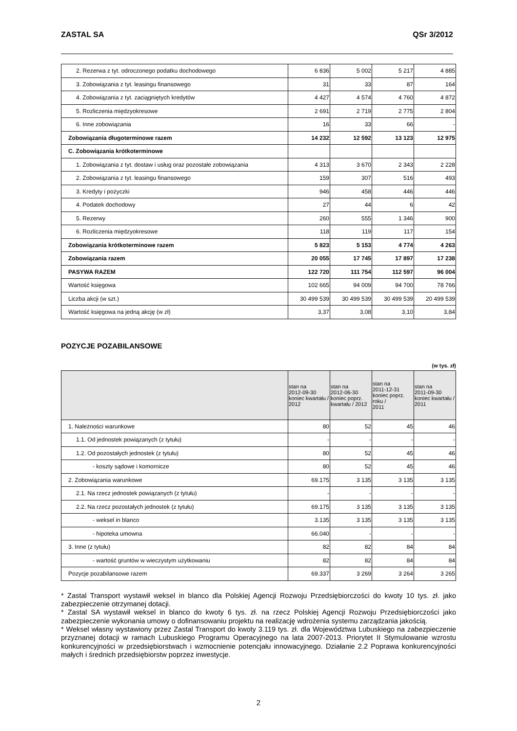ZASTAL SA QSr 3/2012
| 2. Rezerwa z tyt. odroczonego podatku dochodowego | 6 836 | 5 002 | 5 217 | 4 885 |
| 3. Zobowiązania z tyt. leasingu finansowego | 31 | 33 | 87 | 164 |
| 4. Zobowiązania z tyt. zaciągniętych kredytów | 4 427 | 4 574 | 4 760 | 4 872 |
| 5. Rozliczenia międzyokresowe | 2 691 | 2 719 | 2 775 | 2 804 |
| 6. Inne zobowiązania | 16 | 33 | 66 | - |
| Zobowiązania długoterminowe razem | 14 232 | 12 592 | 13 123 | 12 975 |
| C. Zobowiązania krótkoterminowe | | | | |
| 1. Zobowiązania z tyt. dostaw i usług oraz pozostałe zobowiązania | 4 313 | 3 670 | 2 343 | 2 228 |
| 2. Zobowiązania z tyt. leasingu finansowego | 159 | 307 | 516 | 493 |
| 3. Kredyty i pożyczki | 946 | 458 | 446 | 446 |
| 4. Podatek dochodowy | 27 | 44 | 6 | 42 |
| 5. Rezerwy | 260 | 555 | 1 346 | 900 |
| 6. Rozliczenia międzyokresowe | 118 | 119 | 117 | 154 |
| Zobowiązania krótkoterminowe razem | 5 823 | 5 153 | 4 774 | 4 263 |
| Zobowiązania razem | 20 055 | 17 745 | 17 897 | 17 238 |
| PASYWA RAZEM | 122 720 | 111 754 | 112 597 | 96 004 |
| Wartość księgowa | 102 665 | 94 009 | 94 700 | 78 766 |
| Liczba akcji (w szt.) | 30 499 539 | 30 499 539 | 30 499 539 | 20 499 539 |
| Wartość księgowa na jedną akcję (w zł) | 3,37 | 3,08 | 3,10 | 3,84 |
POZYCJE POZABILANSOWE
(w tys. zł)
| | stan na 2012-09-30 koniec kwartału / 2012 | stan na 2012-06-30 koniec poprz. kwartału / 2012 | stan na 2011-12-31 koniec poprz. roku / 2011 | stan na 2011-09-30 koniec kwartału / 2011 |
| --- | --- | --- | --- | --- |
| 1. Należności warunkowe | 80 | 52 | 45 | 46 |
| 1.1. Od jednostek powiązanych (z tytułu) | - | - | - | - |
| 1.2. Od pozostałych jednostek (z tytułu) | 80 | 52 | 45 | 46 |
| - koszty sądowe i komornicze | 80 | 52 | 45 | 46 |
| 2. Zobowiązania warunkowe | 69.175 | 3 135 | 3 135 | 3 135 |
| 2.1. Na rzecz jednostek powiązanych (z tytułu) | - | - | - | - |
| 2.2. Na rzecz pozostałych jednostek (z tytułu) | 69.175 | 3 135 | 3 135 | 3 135 |
| - weksel in blanco | 3.135 | 3 135 | 3 135 | 3 135 |
| - hipoteka umowna | 66.040 | - | - | - |
| 3. Inne (z tytułu) | 82 | 82 | 84 | 84 |
| - wartość gruntów w wieczystym użytkowaniu | 82 | 82 | 84 | 84 |
| Pozycje pozabilansowe razem | 69.337 | 3 269 | 3 264 | 3 265 |
* Zastal Transport wystawił weksel in blanco dla Polskiej Agencji Rozwoju Przedsiębiorczości do kwoty 10 tys. zł. jako zabezpieczenie otrzymanej dotacji.
* Zastal SA wystawił weksel in blanco do kwoty 6 tys. zł. na rzecz Polskiej Agencji Rozwoju Przedsiębiorczości jako zabezpieczenie wykonania umowy o dofinansowaniu projektu na realizację wdrożenia systemu zarządzania jakością.
* Weksel własny wystawiony przez Zastal Transport do kwoty 3.119 tys. zł. dla Województwa Lubuskiego na zabezpieczenie przyznanej dotacji w ramach Lubuskiego Programu Operacyjnego na lata 2007-2013. Priorytet II Stymulowanie wzrostu konkurencyjności w przedsiębiorstwach i wzmocnienie potencjału innowacyjnego. Działanie 2.2 Poprawa konkurencyjności małych i średnich przedsiębiorstw poprzez inwestycje.
2